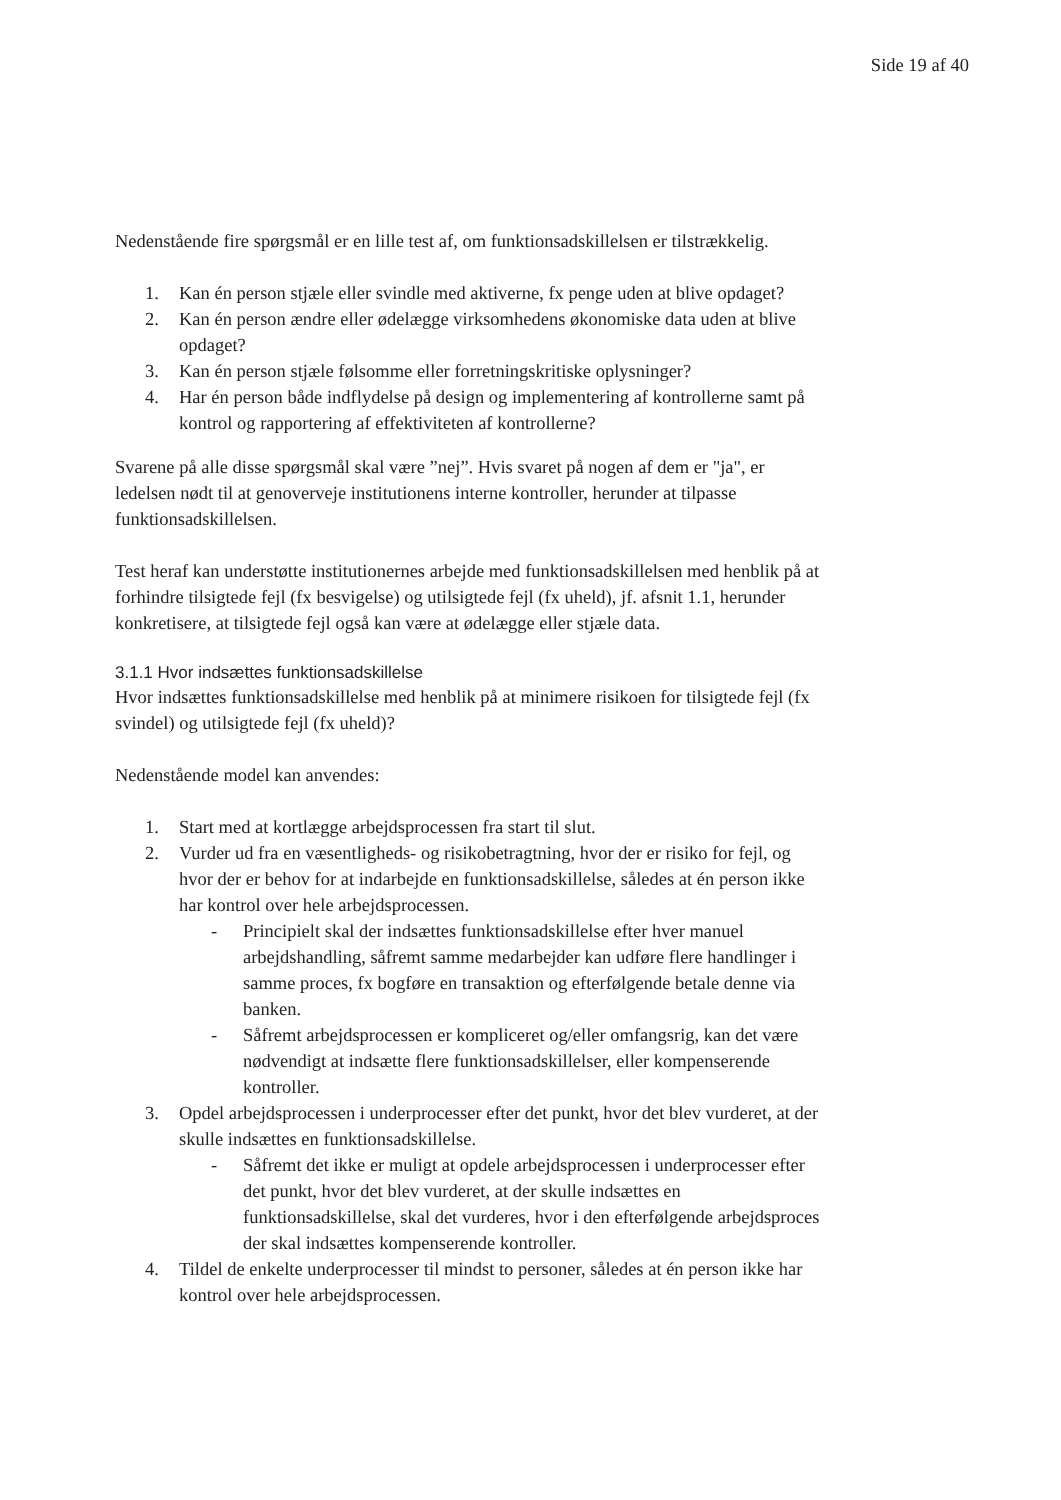Side 19 af 40
Nedenstående fire spørgsmål er en lille test af, om funktionsadskillelsen er tilstrækkelig.
1. Kan én person stjæle eller svindle med aktiverne, fx penge uden at blive opdaget?
2. Kan én person ændre eller ødelægge virksomhedens økonomiske data uden at blive opdaget?
3. Kan én person stjæle følsomme eller forretningskritiske oplysninger?
4. Har én person både indflydelse på design og implementering af kontrollerne samt på kontrol og rapportering af effektiviteten af kontrollerne?
Svarene på alle disse spørgsmål skal være ”nej”. Hvis svaret på nogen af dem er "ja", er ledelsen nødt til at genoverveje institutionens interne kontroller, herunder at tilpasse funktionsadskillelsen.
Test heraf kan understøtte institutionernes arbejde med funktionsadskillelsen med henblik på at forhindre tilsigtede fejl (fx besvigelse) og utilsigtede fejl (fx uheld), jf. afsnit 1.1, herunder konkretisere, at tilsigtede fejl også kan være at ødelægge eller stjæle data.
3.1.1 Hvor indsættes funktionsadskillelse
Hvor indsættes funktionsadskillelse med henblik på at minimere risikoen for tilsigtede fejl (fx svindel) og utilsigtede fejl (fx uheld)?
Nedenstående model kan anvendes:
1. Start med at kortlægge arbejdsprocessen fra start til slut.
2. Vurder ud fra en væsentligheds- og risikobetragtning, hvor der er risiko for fejl, og hvor der er behov for at indarbejde en funktionsadskillelse, således at én person ikke har kontrol over hele arbejdsprocessen.
- Principielt skal der indsættes funktionsadskillelse efter hver manuel arbejdshandling, såfremt samme medarbejder kan udføre flere handlinger i samme proces, fx bogføre en transaktion og efterfølgende betale denne via banken.
- Såfremt arbejdsprocessen er kompliceret og/eller omfangsrig, kan det være nødvendigt at indsætte flere funktionsadskillelser, eller kompenserende kontroller.
3. Opdel arbejdsprocessen i underprocesser efter det punkt, hvor det blev vurderet, at der skulle indsættes en funktionsadskillelse.
- Såfremt det ikke er muligt at opdele arbejdsprocessen i underprocesser efter det punkt, hvor det blev vurderet, at der skulle indsættes en funktionsadskillelse, skal det vurderes, hvor i den efterfølgende arbejdsproces der skal indsættes kompenserende kontroller.
4. Tildel de enkelte underprocesser til mindst to personer, således at én person ikke har kontrol over hele arbejdsprocessen.